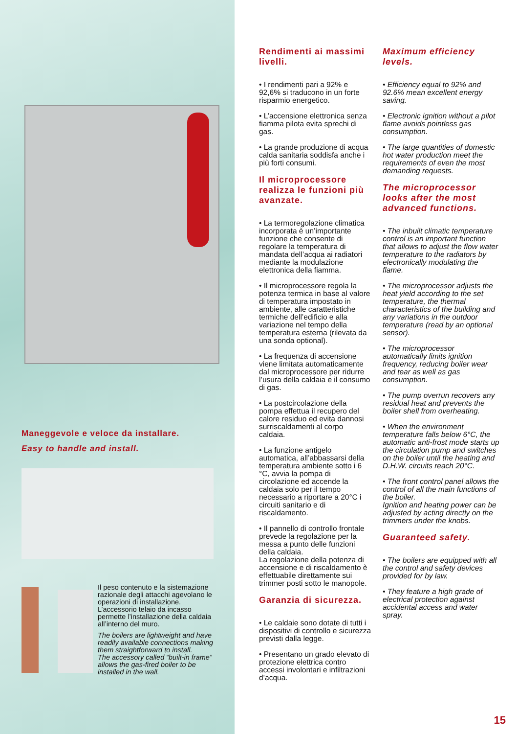Rendimenti ai massimi livelli.
• I rendimenti pari a 92% e 92,6% si traducono in un forte risparmio energetico.
• L’accensione elettronica senza fiamma pilota evita sprechi di gas.
• La grande produzione di acqua calda sanitaria soddisfa anche i più forti consumi.
Il microprocessore realizza le funzioni più avanzate.
• La termoregolazione climatica incorporata è un’importante funzione che consente di regolare la temperatura di mandata dell’acqua ai radiatori mediante la modulazione elettronica della fiamma.
• Il microprocessore regola la potenza termica in base al valore di temperatura impostato in ambiente, alle caratteristiche termiche dell’edificio e alla variazione nel tempo della temperatura esterna (rilevata da una sonda optional).
• La frequenza di accensione viene limitata automaticamente dal microprocessore per ridurre l’usura della caldaia e il consumo di gas.
• La postcircolazione della pompa effettua il recupero del calore residuo ed evita dannosi surriscaldamenti al corpo caldaia.
• La funzione antigelo automatica, all’abbassarsi della temperatura ambiente sotto i 6 °C, avvia la pompa di circolazione ed accende la caldaia solo per il tempo necessario a riportare a 20°C i circuiti sanitario e di riscaldamento.
• Il pannello di controllo frontale prevede la regolazione per la messa a punto delle funzioni della caldaia.
La regolazione della potenza di accensione e di riscaldamento è effettuabile direttamente sui trimmer posti sotto le manopole.
Garanzia di sicurezza.
• Le caldaie sono dotate di tutti i dispositivi di controllo e sicurezza previsti dalla legge.
• Presentano un grado elevato di protezione elettrica contro accessi involontari e infiltrazioni d’acqua.
Maximum efficiency levels.
• Efficiency equal to 92% and 92.6% mean excellent energy saving.
• Electronic ignition without a pilot flame avoids pointless gas consumption.
• The large quantities of domestic hot water production meet the requirements of even the most demanding requests.
The microprocessor looks after the most advanced functions.
• The inbuilt climatic temperature control is an important function that allows to adjust the flow water temperature to the radiators by electronically modulating the flame.
• The microprocessor adjusts the heat yield according to the set temperature, the thermal characteristics of the building and any variations in the outdoor temperature (read by an optional sensor).
• The microprocessor automatically limits ignition frequency, reducing boiler wear and tear as well as gas consumption.
• The pump overrun recovers any residual heat and prevents the boiler shell from overheating.
• When the environment temperature falls below 6°C, the automatic anti-frost mode starts up the circulation pump and switches on the boiler until the heating and D.H.W. circuits reach 20°C.
• The front control panel allows the control of all the main functions of the boiler.
Ignition and heating power can be adjusted by acting directly on the trimmers under the knobs.
Guaranteed safety.
• The boilers are equipped with all the control and safety devices provided for by law.
• They feature a high grade of electrical protection against accidental access and water spray.
Maneggevole e veloce da installare.
Easy to handle and install.
Il peso contenuto e la sistemazione razionale degli attacchi agevolano le operazioni di installazione.
L’accessorio telaio da incasso permette l’installazione della caldaia all’interno del muro.
The boilers are lightweight and have readily available connections making them straightforward to install.
The accessory called “built-in frame” allows the gas-fired boiler to be installed in the wall.
15